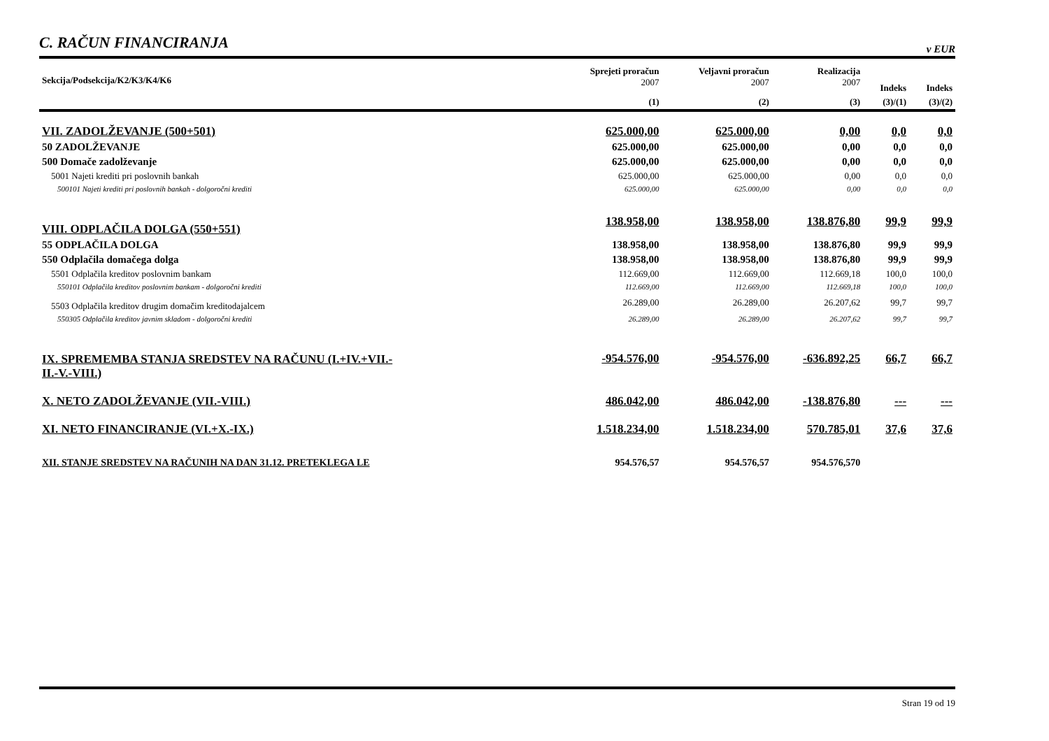C. RAČUN FINANCIRANJA
v EUR
| Sekcija/Podsekcija/K2/K3/K4/K6 | Sprejeti proračun 2007 | Veljavni proračun 2007 | Realizacija 2007 | Indeks | Indeks |
| --- | --- | --- | --- | --- | --- |
| | (1) | (2) | (3) | (3)/(1) | (3)/(2) |
| VII. ZADOLŽEVANJE (500+501) | 625.000,00 | 625.000,00 | 0,00 | 0,0 | 0,0 |
| 50 ZADOLŽEVANJE | 625.000,00 | 625.000,00 | 0,00 | 0,0 | 0,0 |
| 500 Domače zadolževanje | 625.000,00 | 625.000,00 | 0,00 | 0,0 | 0,0 |
| 5001 Najeti krediti pri poslovnih bankah | 625.000,00 | 625.000,00 | 0,00 | 0,0 | 0,0 |
| 500101 Najeti krediti pri poslovnih bankah - dolgoročni krediti | 625.000,00 | 625.000,00 | 0,00 | 0,0 | 0,0 |
| VIII. ODPLAČILA DOLGA (550+551) | 138.958,00 | 138.958,00 | 138.876,80 | 99,9 | 99,9 |
| 55 ODPLAČILA DOLGA | 138.958,00 | 138.958,00 | 138.876,80 | 99,9 | 99,9 |
| 550 Odplačila domačega dolga | 138.958,00 | 138.958,00 | 138.876,80 | 99,9 | 99,9 |
| 5501 Odplačila kreditov poslovnim bankam | 112.669,00 | 112.669,00 | 112.669,18 | 100,0 | 100,0 |
| 550101 Odplačila kreditov poslovnim bankam - dolgoročni krediti | 112.669,00 | 112.669,00 | 112.669,18 | 100,0 | 100,0 |
| 5503 Odplačila kreditov drugim domačim kreditodajalcem | 26.289,00 | 26.289,00 | 26.207,62 | 99,7 | 99,7 |
| 550305 Odplačila kreditov javnim skladom - dolgoročni krediti | 26.289,00 | 26.289,00 | 26.207,62 | 99,7 | 99,7 |
| IX. SPREMEMBA STANJA SREDSTEV NA RAČUNU (I.+IV.+VII.- II.-V.-VIII.) | -954.576,00 | -954.576,00 | -636.892,25 | 66,7 | 66,7 |
| X. NETO ZADOLŽEVANJE (VII.-VIII.) | 486.042,00 | 486.042,00 | -138.876,80 | --- | --- |
| XI. NETO FINANCIRANJE (VI.+X.-IX.) | 1.518.234,00 | 1.518.234,00 | 570.785,01 | 37,6 | 37,6 |
| XII. STANJE SREDSTEV NA RAČUNIH NA DAN 31.12. PRETEKLEGA LE | 954.576,57 | 954.576,57 | 954.576,570 | | |
Stran 19 od 19